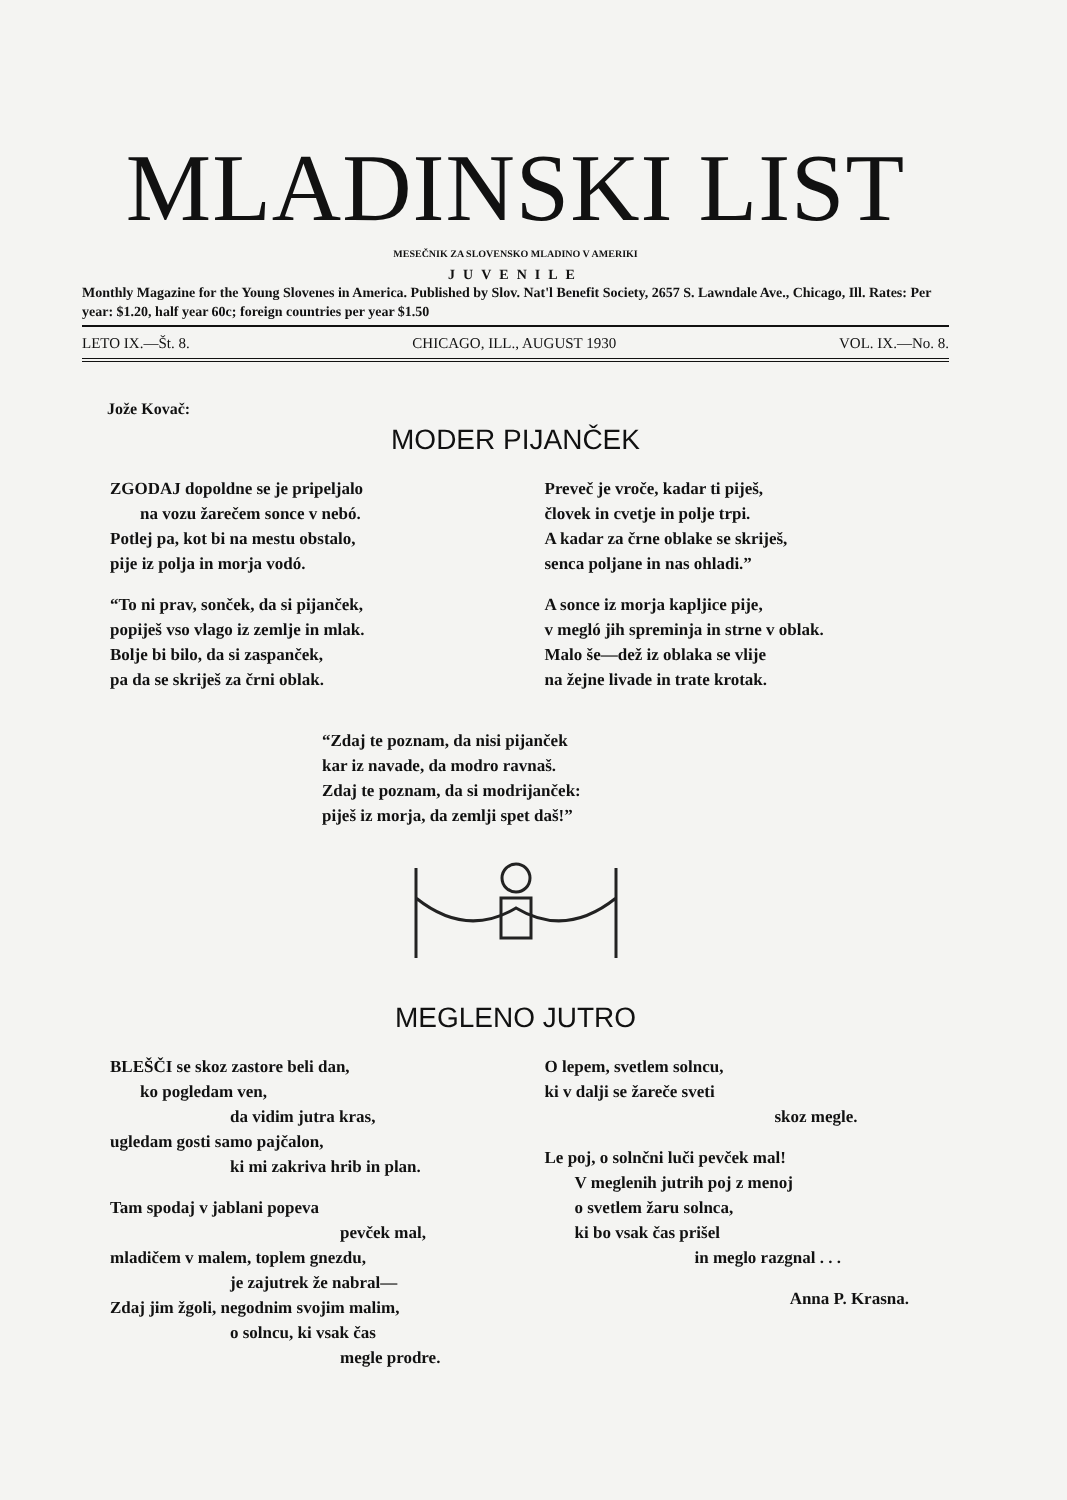MLADINSKI LIST
MESEČNIK ZA SLOVENSKO MLADINO V AMERIKI
JUVENILE
Monthly Magazine for the Young Slovenes in America. Published by Slov. Nat'l Benefit Society, 2657 S. Lawndale Ave., Chicago, Ill. Rates: Per year: $1.20, half year 60c; foreign countries per year $1.50
LETO IX.—Št. 8. CHICAGO, ILL., AUGUST 1930 VOL. IX.—No. 8.
Jože Kovač:
MODER PIJANČEK
ZGODAJ dopoldne se je pripeljalo
na vozu žarečem sonce v nebó.
Potlej pa, kot bi na mestu obstalo,
pije iz polja in morja vodó.
“To ni prav, sonček, da si pijanček,
popiješ vso vlago iz zemlje in mlak.
Bolje bi bilo, da si zaspanček,
pa da se skriješ za črni oblak.
Preveč je vroče, kadar ti piješ,
človek in cvetje in polje trpi.
A kadar za črne oblake se skriješ,
senca poljane in nas ohladi.”
A sonce iz morja kapljice pije,
v megló jih spreminja in strne v oblak.
Malo še—dež iz oblaka se vlije
na žejne livade in trate krotak.
“Zdaj te poznam, da nisi pijanček
kar iz navade, da modro ravnaš.
Zdaj te poznam, da si modrijanček:
piješ iz morja, da zemlji spet daš!”
MEGLENO JUTRO
BLEŠČI se skoz zastore beli dan,
ko pogledam ven,
da vidim jutra kras,
ugledam gosti samo pajčalon,
ki mi zakriva hrib in plan.
Tam spodaj v jablani popeva
pevček mal,
mladičem v malem, toplem gnezdu,
je zajutrek že nabral—
Zdaj jim žgoli, negodnim svojim malim,
o solncu, ki vsak čas
megle prodre.
O lepem, svetlem solncu,
ki v dalji se žareče sveti
skoz megle.
Le poj, o solnčni luči pevček mal!
V meglenih jutrih poj z menoj
o svetlem žaru solnca,
ki bo vsak čas prišel
in meglo razgnal . . .
Anna P. Krasna.